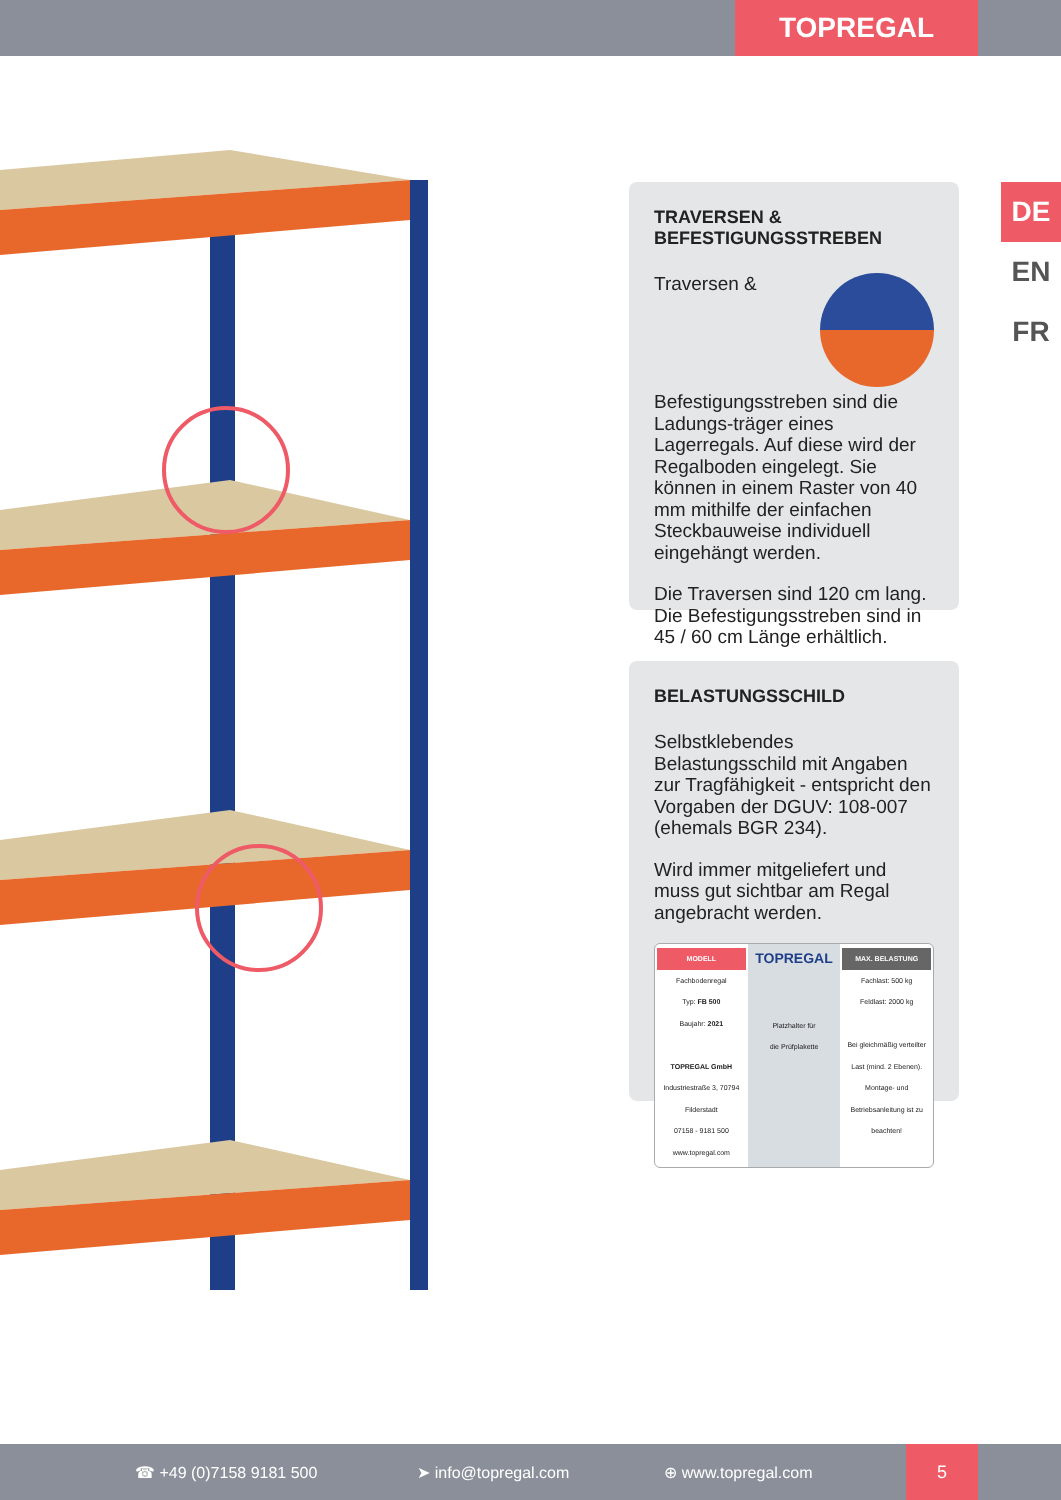TOPREGAL
DE
EN
FR
TRAVERSEN &
BEFESTIGUNGSSTREBEN
Traversen & Befestigungsstreben sind die Ladungs-träger eines Lagerregals. Auf diese wird der Regalboden eingelegt. Sie können in einem Raster von 40 mm mithilfe der einfachen Steckbauweise individuell eingehängt werden.
Die Traversen sind 120 cm lang. Die Befestigungsstreben sind in 45 / 60 cm Länge erhältlich.
BELASTUNGSSCHILD
Selbstklebendes Belastungsschild mit Angaben zur Tragfähigkeit - entspricht den Vorgaben der DGUV: 108-007 (ehemals BGR 234).
Wird immer mitgeliefert und muss gut sichtbar am Regal angebracht werden.
MODELL
Fachbodenregal
Typ: FB 500
Baujahr: 2021
TOPREGAL GmbH
Industriestraße 3, 70794 Filderstadt
07158 - 9181 500
www.topregal.com
TOPREGAL
Platzhalter für
die Prüfplakette
MAX. BELASTUNG
Fachlast: 500 kg
Feldlast: 2000 kg
Bei gleichmäßig verteilter Last (mind. 2 Ebenen).
Montage- und Betriebsanleitung ist zu beachten!
☎ +49 (0)7158 9181 500 ➤ info@topregal.com ⊕ www.topregal.com
5